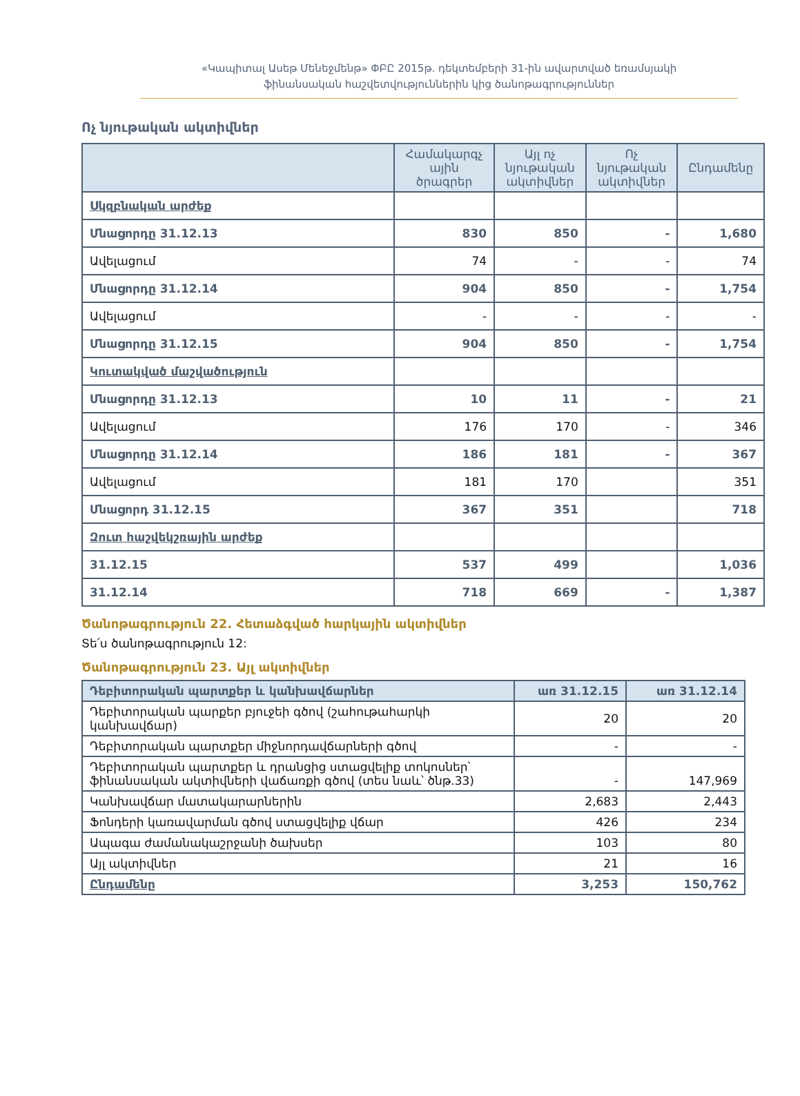«Կապիտալ Ասեթ Մենեջմենթ» ՓԲԸ 2015թ. դեկտեմբերի 31-ին ավարտված եռամսյակի
ֆինանսական հաշվետվություններին կից ծանոթագրություններ
Ոչ նյութական ակտիվներ
| | Համակարգչ ային ծրագրեր | Այլ ոչ նյութական ակտիվներ | Ոչ նյութական ակտիվներ | Ընդամենը |
| --- | --- | --- | --- | --- |
| Սկզբնական արժեք | | | | |
| Մնացորդը 31.12.13 | 830 | 850 | - | 1,680 |
| Ավելացում | 74 | - | - | 74 |
| Մնացորդը 31.12.14 | 904 | 850 | - | 1,754 |
| Ավելացում | - | - | - | - |
| Մնացորդը 31.12.15 | 904 | 850 | - | 1,754 |
| Կուտակված մաշվածություն | | | | |
| Մնացորդը 31.12.13 | 10 | 11 | - | 21 |
| Ավելացում | 176 | 170 | - | 346 |
| Մնացորդը 31.12.14 | 186 | 181 | - | 367 |
| Ավելացում | 181 | 170 | | 351 |
| Մնացորդ 31.12.15 | 367 | 351 | | 718 |
| Զուտ հաշվեկշռային արժեք | | | | |
| 31.12.15 | 537 | 499 | | 1,036 |
| 31.12.14 | 718 | 669 | - | 1,387 |
Ծանոթագրություն 22. Հետաձգված հարկային ակտիվներ
Տե՛ս ծանոթագրություն 12:
Ծանոթագրություն 23. Այլ ակտիվներ
| Դեբիտորական պարտքեր և կանխավճարներ | առ 31.12.15 | առ 31.12.14 |
| --- | --- | --- |
| Դեբիտորական պարքեր բյուջեի գծով (շահութահարկի կանխավճար) | 20 | 20 |
| Դեբիտորական պարտքեր միջնորդավճարների գծով | - | - |
| Դեբիտորական պարտքեր և դրանցից ստացվելիք տոկոսներ՝ ֆինանսական ակտիվների վաճառքի գծով (տես նաև՝ ծնթ.33) | - | 147,969 |
| Կանխավճար մատակարարներին | 2,683 | 2,443 |
| Ֆոնդերի կառավարման գծով ստացվելիք վճար | 426 | 234 |
| Ապագա ժամանակաշրջանի ծախսեր | 103 | 80 |
| Այլ ակտիվներ | 21 | 16 |
| Ընդամենը | 3,253 | 150,762 |